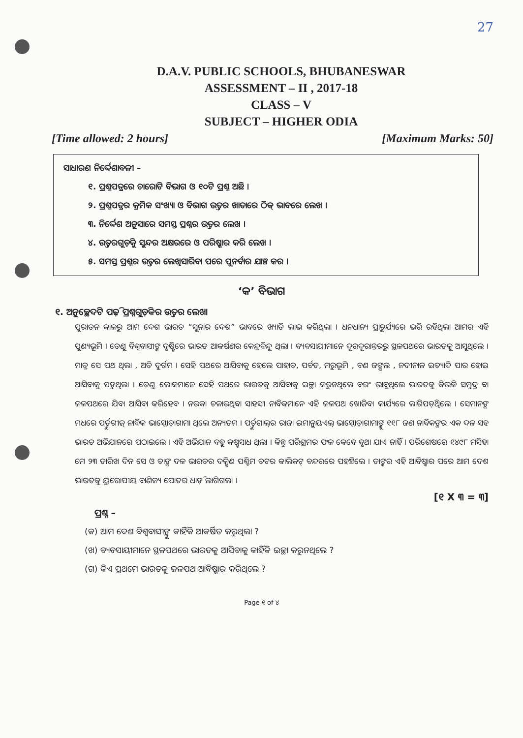27
D.A.V. PUBLIC SCHOOLS, BHUBANESWAR
ASSESSMENT – II , 2017-18
CLASS – V
SUBJECT – HIGHER ODIA
[Time allowed: 2 hours] [Maximum Marks: 50]
ସାଧାରଣ ନିର୍ଦ୍ଦେଶାବଳୀ –
୧. ପ୍ରଶ୍ନପତ୍ରରେ ଚାରୋଟି ବିଭାଗ ଓ ୧୦ଟି ପ୍ରଶ୍ନ ଅଛି ।
୨. ପ୍ରଶ୍ନପତ୍ରର କ୍ରମିକ ସଂଖ୍ୟା ଓ ବିଭାଗ ଉତ୍ତର ଖାତାରେ ଠିକ୍ ଭାବରେ ଲେଖ ।
୩. ନିର୍ଦ୍ଦେଶ ଅନୁସାରେ ସମସ୍ତ ପ୍ରଶ୍ନର ଉତ୍ତର ଲେଖ ।
୪. ଉତ୍ତରଗୁଡ଼ିକୁ ସୁନ୍ଦର ଅକ୍ଷରରେ ଓ ପରିଷ୍କାର କରି ଲେଖ ।
୫. ସମସ୍ତ ପ୍ରଶ୍ନର ଉତ୍ତର ଲେଖିସାରିବା ପରେ ପୁନର୍ବାର ଯାଞ୍ଚ କର ।
‘କ’ ବିଭାଗ
୧. ଅନୁଚ୍ଛେଦଟି ପଢ଼ି ପ୍ରଶ୍ନଗୁଡ଼ିକର ଉତ୍ତର ଲେଖ।
ପୁରାତନ କାଳରୁ ଆମ ଦେଶ ଭାରତ “ସୁନାର ଦେଶ” ଭାବରେ ଖ୍ୟାତି ଲାଭ କରିଥିଲା । ଧନଧାନ୍ୟ ପ୍ରାଚୁର୍ଯ୍ୟରେ ଭରି ରହିଥିଲା ଆମର ଏହି ପୁଣ୍ୟଭୂମି । ତେଣୁ ବିଶ୍ୱବାସୀଙ୍କ ଦୃଷ୍ଟିରେ ଭାରତ ଆକର୍ଷଣର କେନ୍ଦ୍ରବିନ୍ଦୁ ଥିଲା । ବ୍ୟବସାୟୀମାନେ ଦୂରଦୂରାନ୍ତରରୁ ସ୍ଥଳପଥରେ ଭାରତକୁ ଆସୁଥିଲେ । ମାତ୍ର ସେ ପଥ ଥିଲା , ଅତି ଦୁର୍ଗମ । ସେହି ପଥରେ ଆସିବାକୁ ହେଲେ ପାହାଡ଼, ପର୍ବତ, ମରୁଭୂମି , ବଣ ଜଙ୍ଗଲ , ନଦୀନାଳ ଇତ୍ୟାଦି ପାର ହୋଇ ଆସିବାକୁ ପଡୁଥିଲା । ତେଣୁ ଲୋକମାନେ ସେହି ପଥରେ ଭାରତକୁ ଆସିବାକୁ ଇଚ୍ଛା କରୁନଥିଲେ ବରଂ ଭାବୁଥିଲେ ଭାରତକୁ କିଭଳି ସମୁଦ୍ର ବା ଜଳପଥରେ ଯିବା ଆସିବା କରିହେବ । ନଉକା ଚଳାଉଥିବା ସାହସୀ ନାବିକମାନେ ଏହି ଜଳପଥ ଖୋଜିବା କାର୍ଯ୍ୟରେ ଲାଗିପଡ଼ିଥିଲେ । ସେମାନଙ୍କ ମଧରେ ପର୍ତ୍ତୁଗୀଜ୍ ନାବିକ ଭାସ୍କୋଡ଼ାଗାମା ଥିଲେ ଅନ୍ୟତମ । ପର୍ତ୍ତୁଗାଲ୍‌ର ରାଜା ଇମାନୁ୍ୟଏଲ୍ ଭାସ୍କୋଡ଼ାଗାମାଙ୍କୁ ୧୧୮ ଜଣ ନାବିକଙ୍କର ଏକ ଦଳ ସହ ଭାରତ ଅଭିଯାନରେ ପଠାଇଲେ । ଏହି ଅଭିଯାନ ବହୁ କଷ୍ଟସାଧ ଥିଲା । କିନ୍ତୁ ପରିଶ୍ରମର ଫଳ କେବେ ବୃଥା ଯାଏ ନାହିଁ । ପରିଶେଷରେ ୧୪୯୮ ମସିହା ମେ ୨୩ ତାରିଖ ଦିନ ସେ ଓ ତାଙ୍କ ଦଳ ଭାରତର ଦକ୍ଷିଣ ପଶ୍ଚିମ ତଟର କାଲିକଟ୍ ବନ୍ଦରରେ ପହଞ୍ଚିଲେ । ତାଙ୍କର ଏହି ଆବିଷ୍କାର ପରେ ଆମ ଦେଶ ଭାରତକୁ ୟୁରୋପୀୟ ବାଣିଜ୍ୟ ପୋତର ଧାଡ଼ି ଲାଗିଗଲା ।
[୧ X ୩ = ୩]
ପ୍ରଶ୍ନ –
(କ) ଆମ ଦେଶ ବିଶ୍ୱବାସୀଙ୍କୁ କାହିଁକି ଆକର୍ଷିତ କରୁଥିଲା ?
(ଖ) ବ୍ୟବସାୟୀମାନେ ସ୍ଥଳପଥରେ ଭାରତକୁ ଆସିବାକୁ କାହିଁକି ଇଚ୍ଛା କରୁନଥିଲେ ?
(ଗ) କିଏ ପ୍ରଥମେ ଭାରତକୁ ଜଳପଥ ଆବିଷ୍କାର କରିଥିଲେ ?
Page ୧ of ୪